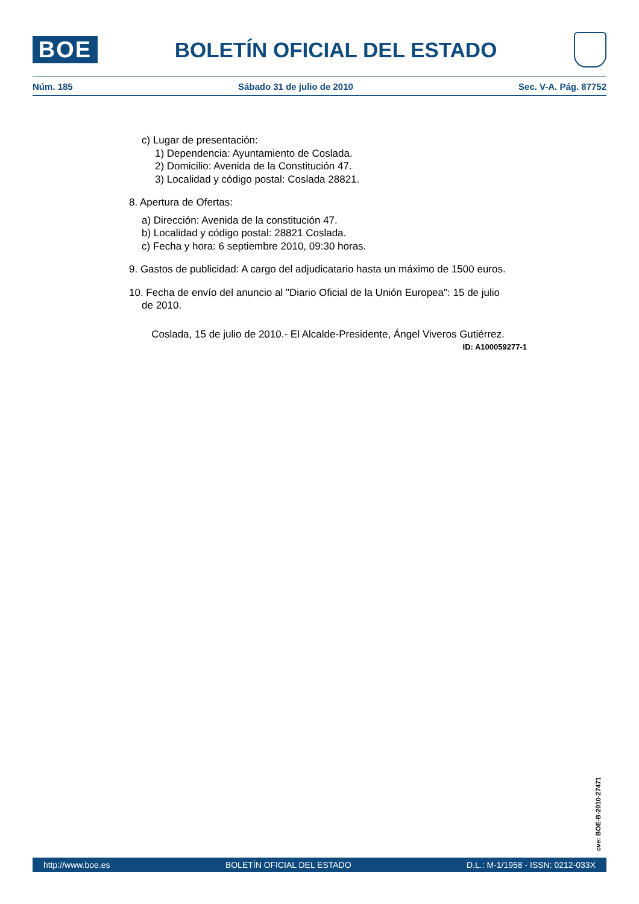BOE
BOLETÍN OFICIAL DEL ESTADO
Núm. 185 Sábado 31 de julio de 2010 Sec. V-A. Pág. 87752
c) Lugar de presentación:
1) Dependencia: Ayuntamiento de Coslada.
2) Domicilio: Avenida de la Constitución 47.
3) Localidad y código postal: Coslada 28821.
8. Apertura de Ofertas:
a) Dirección: Avenida de la constitución 47.
b) Localidad y código postal: 28821 Coslada.
c) Fecha y hora: 6 septiembre 2010, 09:30 horas.
9. Gastos de publicidad: A cargo del adjudicatario hasta un máximo de 1500 euros.
10. Fecha de envío del anuncio al "Diario Oficial de la Unión Europea": 15 de julio
de 2010.
Coslada, 15 de julio de 2010.- El Alcalde-Presidente, Ángel Viveros Gutiérrez.
ID: A100059277-1
cve: BOE-B-2010-27471
http://www.boe.es BOLETÍN OFICIAL DEL ESTADO D.L.: M-1/1958 - ISSN: 0212-033X